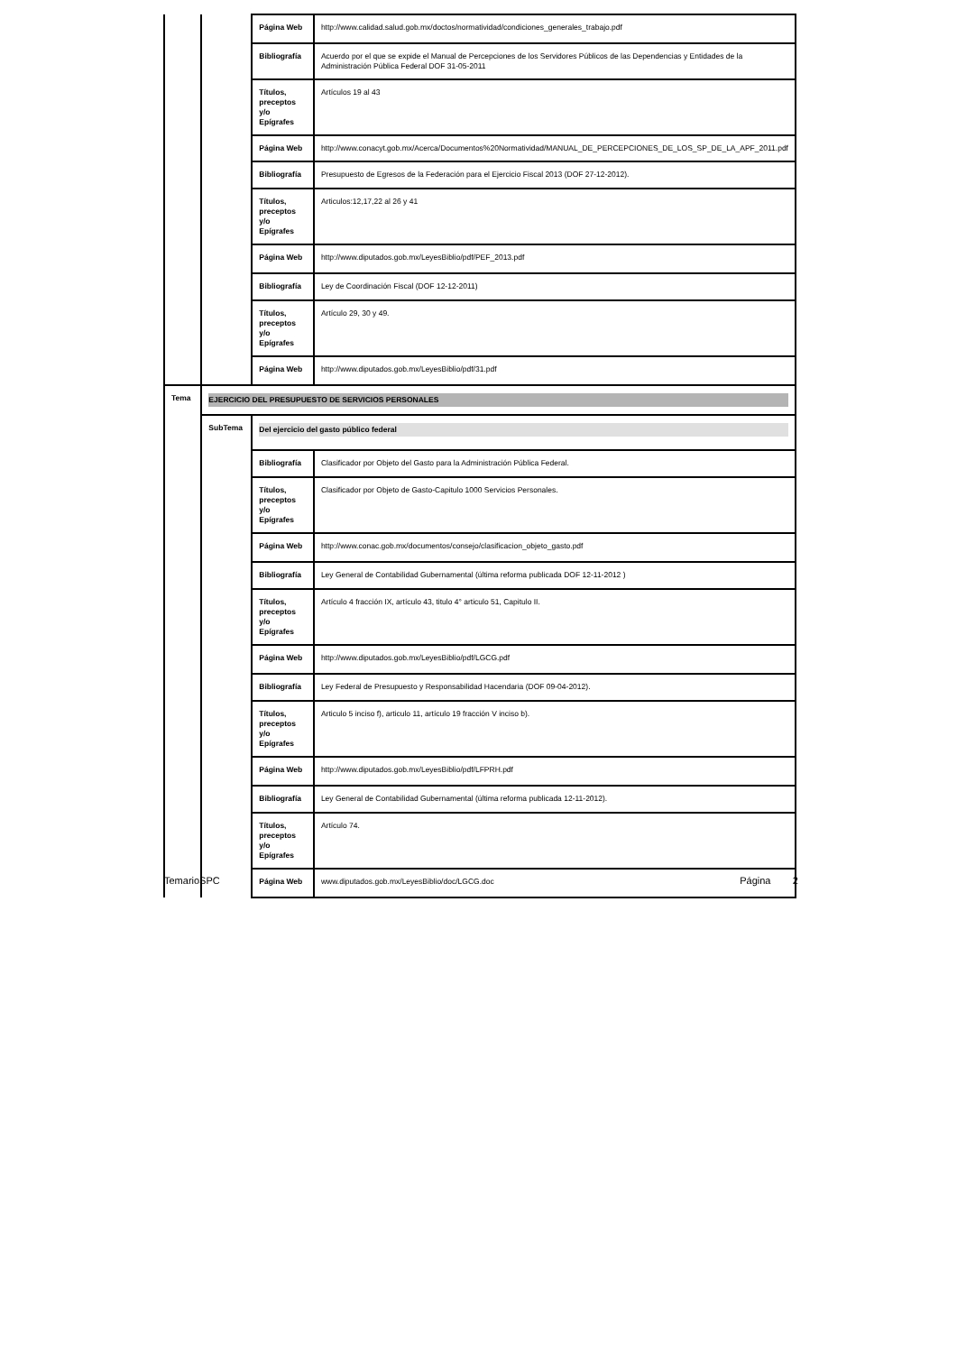| | | Página Web | http://www.calidad.salud.gob.mx/doctos/normatividad/condiciones_generales_trabajo.pdf |
| | | Bibliografía | Acuerdo por el que se expide el Manual de Percepciones de los Servidores Públicos de las Dependencias y Entidades de la Administración Pública Federal DOF 31-05-2011 |
| | | Títulos, preceptos y/o Epígrafes | Artículos 19 al 43 |
| | | Página Web | http://www.conacyt.gob.mx/Acerca/Documentos%20Normatividad/MANUAL_DE_PERCEPCIONES_DE_LOS_SP_DE_LA_APF_2011.pdf |
| | | Bibliografía | Presupuesto de Egresos de la Federación para el Ejercicio Fiscal 2013 (DOF 27-12-2012). |
| | | Títulos, preceptos y/o Epígrafes | Articulos:12,17,22 al 26 y 41 |
| | | Página Web | http://www.diputados.gob.mx/LeyesBiblio/pdf/PEF_2013.pdf |
| | | Bibliografía | Ley de Coordinación Fiscal (DOF 12-12-2011) |
| | | Títulos, preceptos y/o Epígrafes | Artículo 29, 30 y 49. |
| | | Página Web | http://www.diputados.gob.mx/LeyesBiblio/pdf/31.pdf |
| Tema | EJERCICIO DEL PRESUPUESTO DE SERVICIOS PERSONALES | | |
| | SubTema | Del ejercicio del gasto público federal | |
| | | Bibliografía | Clasificador por Objeto del Gasto para la Administración Pública Federal. |
| | | Títulos, preceptos y/o Epígrafes | Clasificador por Objeto de Gasto-Capitulo 1000 Servicios Personales. |
| | | Página Web | http://www.conac.gob.mx/documentos/consejo/clasificacion_objeto_gasto.pdf |
| | | Bibliografía | Ley General de Contabilidad Gubernamental (última reforma publicada DOF 12-11-2012 ) |
| | | Títulos, preceptos y/o Epígrafes | Artículo 4 fracción IX, artículo 43, titulo 4° articulo 51, Capitulo II. |
| | | Página Web | http://www.diputados.gob.mx/LeyesBiblio/pdf/LGCG.pdf |
| | | Bibliografía | Ley Federal de Presupuesto y Responsabilidad Hacendaria (DOF 09-04-2012). |
| | | Títulos, preceptos y/o Epígrafes | Articulo 5 inciso f), articulo 11, artículo 19 fracción V inciso b). |
| | | Página Web | http://www.diputados.gob.mx/LeyesBiblio/pdf/LFPRH.pdf |
| | | Bibliografía | Ley General de Contabilidad Gubernamental (última reforma publicada 12-11-2012). |
| | | Títulos, preceptos y/o Epígrafes | Artículo 74. |
| | | Página Web | www.diputados.gob.mx/LeyesBiblio/doc/LGCG.doc |
TemarioSPC Página 2